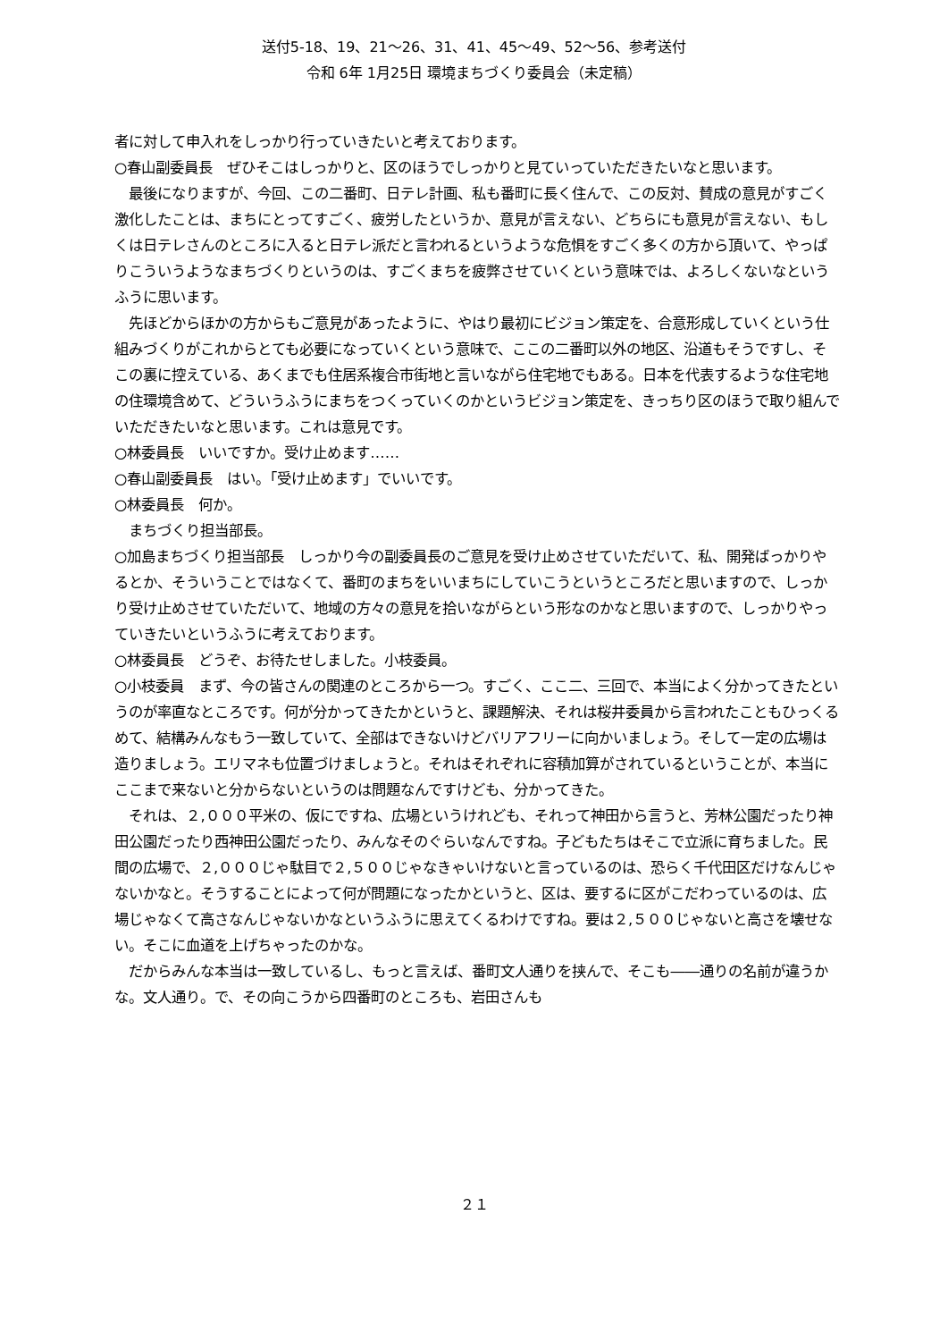送付5-18、19、21～26、31、41、45～49、52～56、参考送付
令和 6年 1月25日 環境まちづくり委員会（未定稿）
者に対して申入れをしっかり行っていきたいと考えております。
○春山副委員長　ぜひそこはしっかりと、区のほうでしっかりと見ていっていただきたいなと思います。
最後になりますが、今回、この二番町、日テレ計画、私も番町に長く住んで、この反対、賛成の意見がすごく激化したことは、まちにとってすごく、疲労したというか、意見が言えない、どちらにも意見が言えない、もしくは日テレさんのところに入ると日テレ派だと言われるというような危惧をすごく多くの方から頂いて、やっぱりこういうようなまちづくりというのは、すごくまちを疲弊させていくという意味では、よろしくないなというふうに思います。
先ほどからほかの方からもご意見があったように、やはり最初にビジョン策定を、合意形成していくという仕組みづくりがこれからとても必要になっていくという意味で、ここの二番町以外の地区、沿道もそうですし、そこの裏に控えている、あくまでも住居系複合市街地と言いながら住宅地でもある。日本を代表するような住宅地の住環境含めて、どういうふうにまちをつくっていくのかというビジョン策定を、きっちり区のほうで取り組んでいただきたいなと思います。これは意見です。
○林委員長　いいですか。受け止めます……
○春山副委員長　はい。「受け止めます」でいいです。
○林委員長　何か。
まちづくり担当部長。
○加島まちづくり担当部長　しっかり今の副委員長のご意見を受け止めさせていただいて、私、開発ばっかりやるとか、そういうことではなくて、番町のまちをいいまちにしていこうというところだと思いますので、しっかり受け止めさせていただいて、地域の方々の意見を拾いながらという形なのかなと思いますので、しっかりやっていきたいというふうに考えております。
○林委員長　どうぞ、お待たせしました。小枝委員。
○小枝委員　まず、今の皆さんの関連のところから一つ。すごく、ここ二、三回で、本当によく分かってきたというのが率直なところです。何が分かってきたかというと、課題解決、それは桜井委員から言われたこともひっくるめて、結構みんなもう一致していて、全部はできないけどバリアフリーに向かいましょう。そして一定の広場は造りましょう。エリマネも位置づけましょうと。それはそれぞれに容積加算がされているということが、本当にここまで来ないと分からないというのは問題なんですけども、分かってきた。
それは、２,０００平米の、仮にですね、広場というけれども、それって神田から言うと、芳林公園だったり神田公園だったり西神田公園だったり、みんなそのぐらいなんですね。子どもたちはそこで立派に育ちました。民間の広場で、２,０００じゃ駄目で２,５００じゃなきゃいけないと言っているのは、恐らく千代田区だけなんじゃないかなと。そうすることによって何が問題になったかというと、区は、要するに区がこだわっているのは、広場じゃなくて高さなんじゃないかなというふうに思えてくるわけですね。要は２,５００じゃないと高さを壊せない。そこに血道を上げちゃったのかな。
だからみんな本当は一致しているし、もっと言えば、番町文人通りを挟んで、そこも――通りの名前が違うかな。文人通り。で、その向こうから四番町のところも、岩田さんも
２１